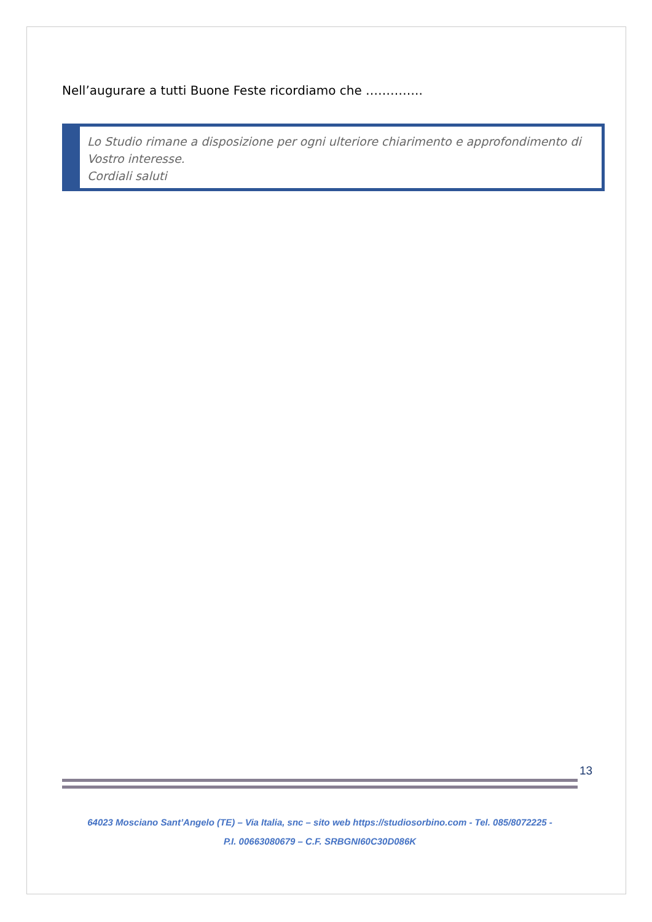Nell’augurare a tutti Buone Feste ricordiamo che …………..
Lo Studio rimane a disposizione per ogni ulteriore chiarimento e approfondimento di Vostro interesse.
Cordiali saluti
13
64023 Mosciano Sant’Angelo (TE) – Via Italia, snc – sito web https://studiosorbino.com - Tel. 085/8072225 -
P.I. 00663080679 – C.F. SRBGNI60C30D086K